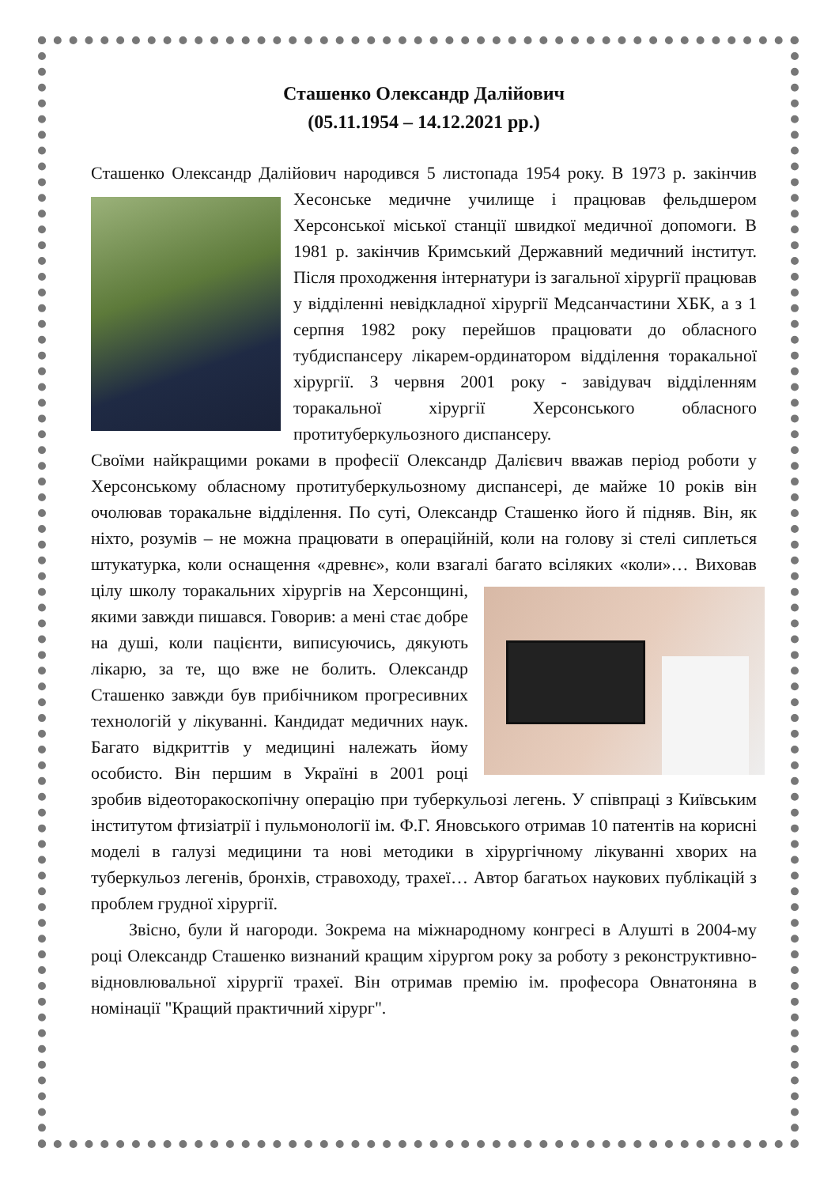Сташенко Олександр Далійович
(05.11.1954 – 14.12.2021 рр.)
Сташенко Олександр Далійович народився 5 листопада 1954 року. В 1973 р. закінчив Хесонське медичне училище і працював фельдшером Херсонської міської станції швидкої медичної допомоги. В 1981 р. закінчив Кримський Державний медичний інститут. Після проходження інтернатури із загальної хірургії працював у відділенні невідкладної хірургії Медсанчастини ХБК, а з 1 серпня 1982 року перейшов працювати до обласного тубдиспансеру лікарем-ординатором відділення торакальної хірургії. З червня 2001 року - завідувач відділенням торакальної хірургії Херсонського обласного протитуберкульозного диспансеру.
Своїми найкращими роками в професії Олександр Далієвич вважав період роботи у Херсонському обласному протитуберкульозному диспансері, де майже 10 років він очолював торакальне відділення. По суті, Олександр Сташенко його й підняв. Він, як ніхто, розумів – не можна працювати в операційній, коли на голову зі стелі сиплеться штукатурка, коли оснащення «древнє», коли взагалі багато всіляких «коли»… Виховав цілу школу торакальних хірургів на Херсонщині, якими завжди пишався. Говорив: а мені стає добре на душі, коли пацієнти, виписуючись, дякують лікарю, за те, що вже не болить. Олександр Сташенко завжди був прибічником прогресивних технологій у лікуванні. Кандидат медичних наук. Багато відкриттів у медицині належать йому особисто. Він першим в Україні в 2001 році зробив відеоторакоскопічну операцію при туберкульозі легень. У співпраці з Київським інститутом фтизіатрії і пульмонології ім. Ф.Г. Яновського отримав 10 патентів на корисні моделі в галузі медицини та нові методики в хірургічному лікуванні хворих на туберкульоз легенів, бронхів, стравоходу, трахеї… Автор багатьох наукових публікацій з проблем грудної хірургії.
Звісно, були й нагороди. Зокрема на міжнародному конгресі в Алушті в 2004-му році Олександр Сташенко визнаний кращим хірургом року за роботу з реконструктивно-відновлювальної хірургії трахеї. Він отримав премію ім. професора Овнатоняна в номінації "Кращий практичний хірург".